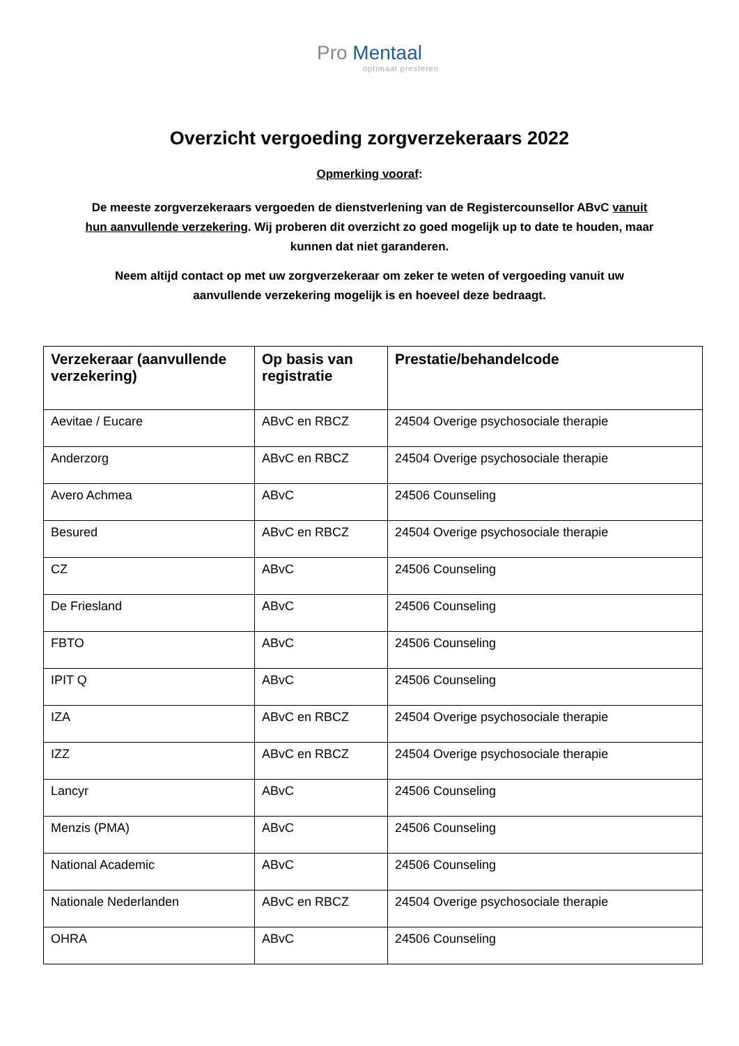Pro Mentaal
optimaal presteren
Overzicht vergoeding zorgverzekeraars 2022
Opmerking vooraf:
De meeste zorgverzekeraars vergoeden de dienstverlening van de Registercounsellor ABvC vanuit hun aanvullende verzekering. Wij proberen dit overzicht zo goed mogelijk up to date te houden, maar kunnen dat niet garanderen.
Neem altijd contact op met uw zorgverzekeraar om zeker te weten of vergoeding vanuit uw aanvullende verzekering mogelijk is en hoeveel deze bedraagt.
| Verzekeraar (aanvullende verzekering) | Op basis van registratie | Prestatie/behandelcode |
| --- | --- | --- |
| Aevitae / Eucare | ABvC en RBCZ | 24504 Overige psychosociale therapie |
| Anderzorg | ABvC en RBCZ | 24504 Overige psychosociale therapie |
| Avero Achmea | ABvC | 24506 Counseling |
| Besured | ABvC en RBCZ | 24504 Overige psychosociale therapie |
| CZ | ABvC | 24506 Counseling |
| De Friesland | ABvC | 24506 Counseling |
| FBTO | ABvC | 24506 Counseling |
| IPIT Q | ABvC | 24506 Counseling |
| IZA | ABvC en RBCZ | 24504 Overige psychosociale therapie |
| IZZ | ABvC en RBCZ | 24504 Overige psychosociale therapie |
| Lancyr | ABvC | 24506 Counseling |
| Menzis (PMA) | ABvC | 24506 Counseling |
| National Academic | ABvC | 24506 Counseling |
| Nationale Nederlanden | ABvC en RBCZ | 24504 Overige psychosociale therapie |
| OHRA | ABvC | 24506 Counseling |